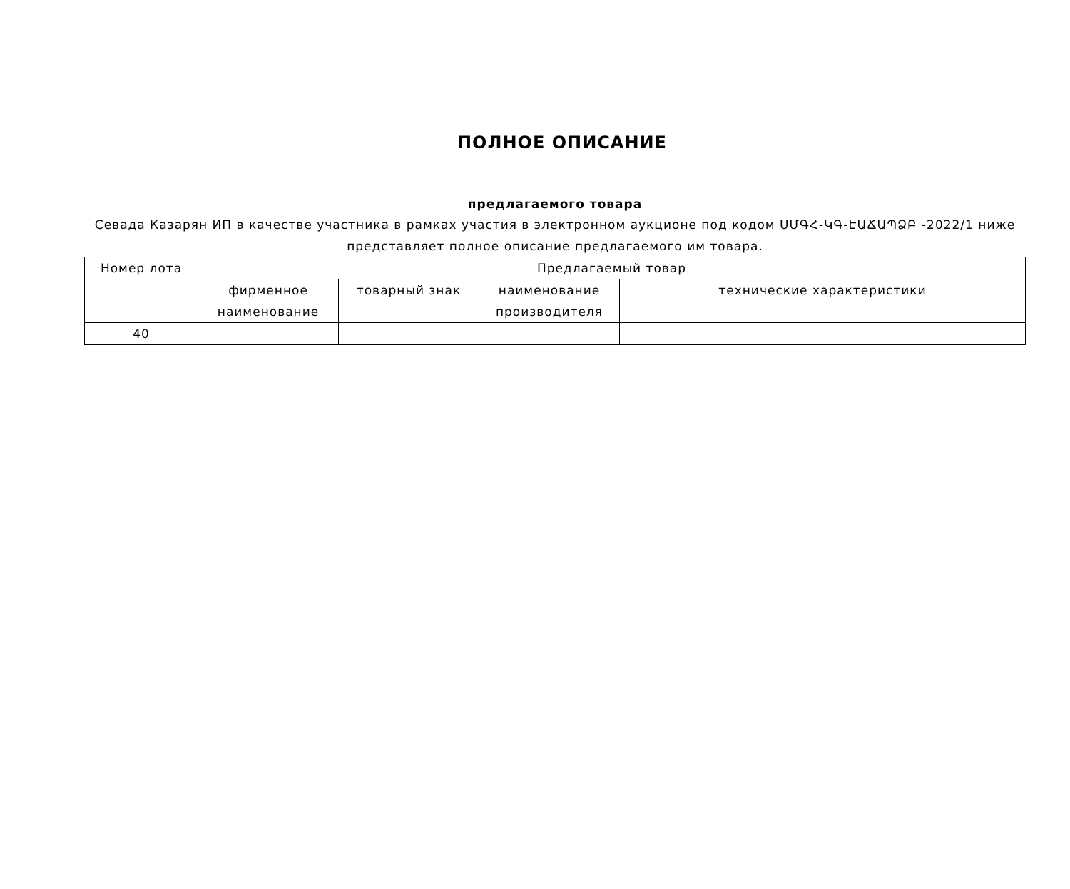ПОЛНОЕ ОПИСАНИЕ
предлагаемого товара
Севада Казарян ИП в качестве участника в рамках участия в электронном аукционе под кодом ՍՄԳՀ-ԿԳ-ԷԱՃԱՊՁԲ -2022/1 ниже представляет полное описание предлагаемого им товара.
| Номер лота | Предлагаемый товар | | | |
| --- | --- | --- | --- | --- |
| | фирменное наименование | товарный знак | наименование производителя | технические характеристики |
| 40 | | | | |